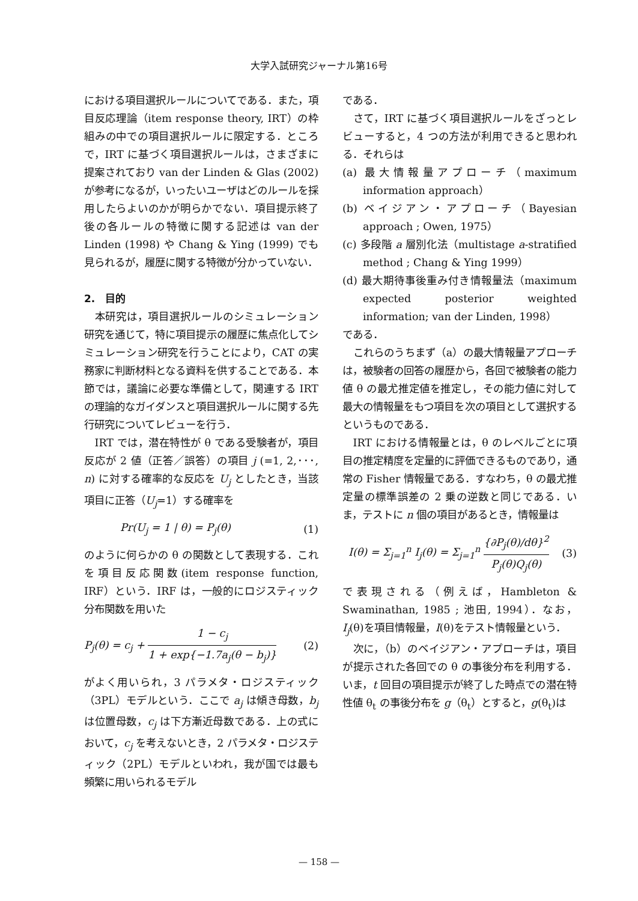大学入試研究ジャーナル第16号
における項目選択ルールについてである．また，項目反応理論（item response theory, IRT）の枠組みの中での項目選択ルールに限定する．ところで，IRT に基づく項目選択ルールは，さまざまに提案されており van der Linden & Glas (2002) が参考になるが，いったいユーザはどのルールを採用したらよいのかが明らかでない．項目提示終了後の各ルールの特徴に関する記述は van der Linden (1998) や Chang & Ying (1999) でも見られるが，履歴に関する特徴が分かっていない．
2.　目的
本研究は，項目選択ルールのシミュレーション研究を通じて，特に項目提示の履歴に焦点化してシミュレーション研究を行うことにより，CAT の実務家に判断材料となる資料を供することである．本節では，議論に必要な準備として，関連する IRT の理論的なガイダンスと項目選択ルールに関する先行研究についてレビューを行う．
IRT では，潜在特性が θ である受験者が，項目反応が 2 値（正答／誤答）の項目 j (=1, 2,･･･, n) に対する確率的な反応を U<sub>j</sub> としたとき，当該項目に正答（U<sub>j</sub>=1）する確率を
Pr(U<sub>j</sub> = 1 | θ) = P<sub>j</sub>(θ) (1)
のように何らかの θ の関数として表現する．これを項目反応関数(item response function, IRF）という．IRF は，一般的にロジスティック分布関数を用いた
P<sub>j</sub>(θ) = c<sub>j</sub> + 1 − c<sub>j</sub> 1 + exp{−1.7a<sub>j</sub>(θ − b<sub>j</sub>)} (2)
がよく用いられ，3 パラメタ・ロジスティック（3PL）モデルという．ここで a<sub>j</sub> は傾き母数，b<sub>j</sub> は位置母数，c<sub>j</sub> は下方漸近母数である．上の式において，c<sub>j</sub> を考えないとき，2 パラメタ・ロジスティック（2PL）モデルといわれ，我が国では最も頻繁に用いられるモデル
である．
さて，IRT に基づく項目選択ルールをざっとレビューすると，4 つの方法が利用できると思われる．それらは
(a) 最大情報量アプローチ（maximum information approach）
(b) ベイジアン・アプローチ（Bayesian approach ; Owen, 1975）
(c) 多段階 a 層別化法（multistage a-stratified method ; Chang & Ying 1999）
(d) 最大期待事後重み付き情報量法（maximum expected posterior weighted information; van der Linden, 1998）
である．
これらのうちまず（a）の最大情報量アプローチは，被験者の回答の履歴から，各回で被験者の能力値 θ の最尤推定値を推定し，その能力値に対して最大の情報量をもつ項目を次の項目として選択するというものである．
IRT における情報量とは，θ のレベルごとに項目の推定精度を定量的に評価できるものであり，通常の Fisher 情報量である．すなわち，θ の最尤推定量の標準誤差の 2 乗の逆数と同じである．いま，テストに n 個の項目があるとき，情報量は
I(θ) = Σ<sub>j=1</sub><sup>n</sup> I<sub>j</sub>(θ) = Σ<sub>j=1</sub><sup>n</sup> {∂P<sub>j</sub>(θ)/dθ}<sup>2</sup> P<sub>j</sub>(θ)Q<sub>j</sub>(θ) (3)
で表現される（例えば，Hambleton & Swaminathan, 1985 ; 池田, 1994）．なお，I<sub>j</sub>(θ)を項目情報量，I(θ)をテスト情報量という．
次に，（b）のベイジアン・アプローチは，項目が提示された各回での θ の事後分布を利用する．いま，t 回目の項目提示が終了した時点での潜在特性値 θ<sub>t</sub> の事後分布を g（θ<sub>t</sub>）とすると，g(θ<sub>t</sub>)は
— 158 —